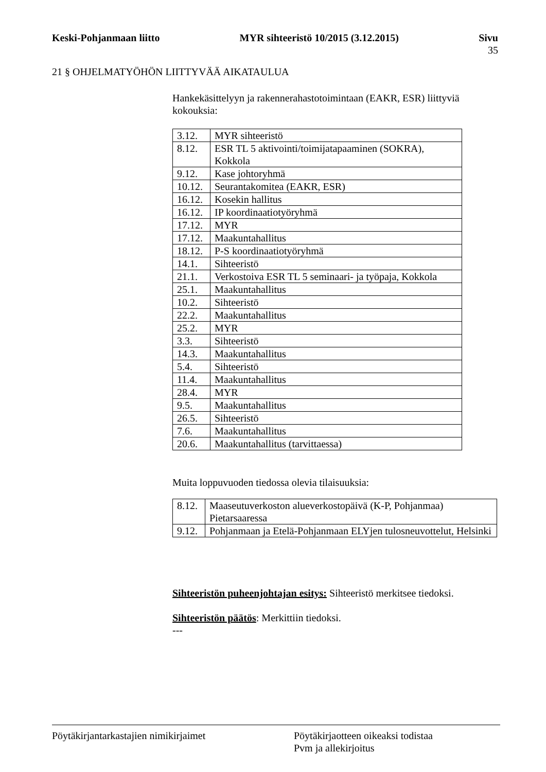Keski-Pohjanmaan liitto MYR sihteeristö 10/2015 (3.12.2015) Sivu
35
21 § OHJELMATYÖHÖN LIITTYVÄÄ AIKATAULUA
Hankekäsittelyyn ja rakennerahastotoimintaan (EAKR, ESR) liittyviä kokouksia:
| 3.12. | MYR sihteeristö |
| 8.12. | ESR TL 5 aktivointi/toimijatapaaminen (SOKRA), Kokkola |
| 9.12. | Kase johtoryhmä |
| 10.12. | Seurantakomitea (EAKR, ESR) |
| 16.12. | Kosekin hallitus |
| 16.12. | IP koordinaatiotyöryhmä |
| 17.12. | MYR |
| 17.12. | Maakuntahallitus |
| 18.12. | P-S koordinaatiotyöryhmä |
| 14.1. | Sihteeristö |
| 21.1. | Verkostoiva ESR TL 5 seminaari- ja työpaja, Kokkola |
| 25.1. | Maakuntahallitus |
| 10.2. | Sihteeristö |
| 22.2. | Maakuntahallitus |
| 25.2. | MYR |
| 3.3. | Sihteeristö |
| 14.3. | Maakuntahallitus |
| 5.4. | Sihteeristö |
| 11.4. | Maakuntahallitus |
| 28.4. | MYR |
| 9.5. | Maakuntahallitus |
| 26.5. | Sihteeristö |
| 7.6. | Maakuntahallitus |
| 20.6. | Maakuntahallitus (tarvittaessa) |
Muita loppuvuoden tiedossa olevia tilaisuuksia:
| 8.12. | Maaseutuverkoston alueverkostopäivä (K-P, Pohjanmaa) Pietarsaaressa |
| 9.12. | Pohjanmaan ja Etelä-Pohjanmaan ELYjen tulosneuvottelut, Helsinki |
Sihteeristön puheenjohtajan esitys: Sihteeristö merkitsee tiedoksi.
Sihteeristön päätös: Merkittiin tiedoksi.
---
Pöytäkirjantarkastajien nimikirjaimet Pöytäkirjaotteen oikeaksi todistaa
Pvm ja allekirjoitus